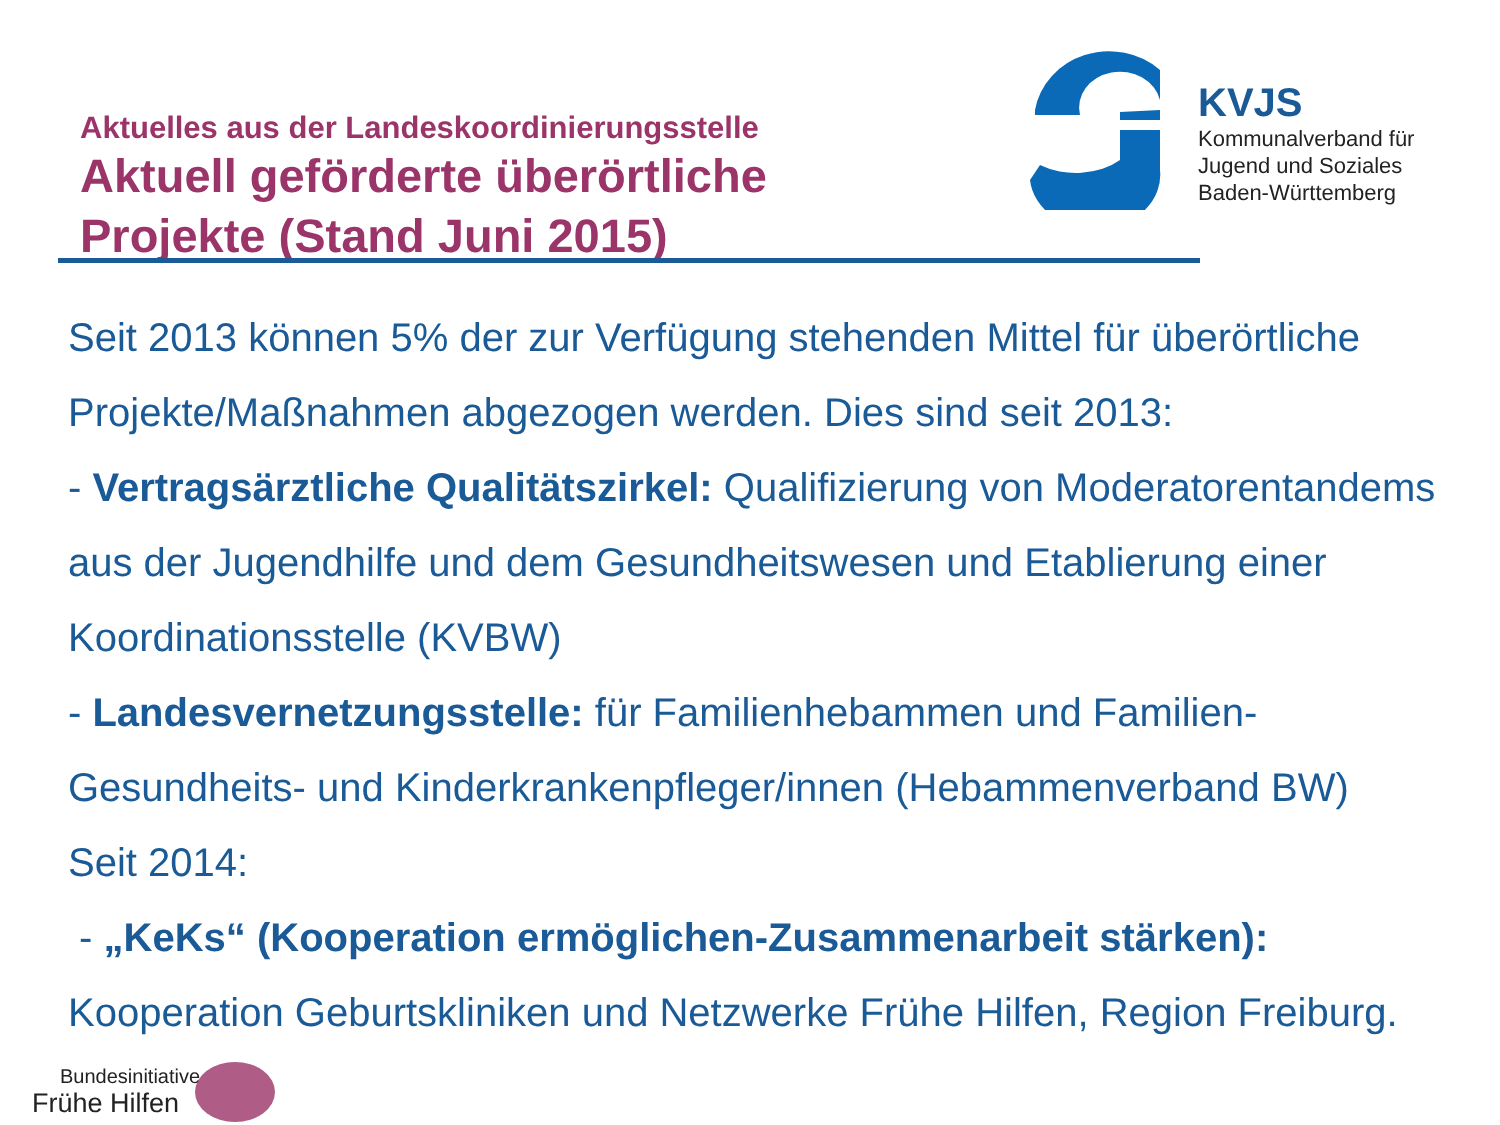Aktuelles aus der Landeskoordinierungsstelle
Aktuell geförderte überörtliche Projekte (Stand Juni 2015)
KVJS
Kommunalverband für
Jugend und Soziales
Baden-Württemberg
Seit 2013 können 5% der zur Verfügung stehenden Mittel für überörtliche Projekte/Maßnahmen abgezogen werden. Dies sind seit 2013:
- Vertragsärztliche Qualitätszirkel: Qualifizierung von Moderatorentandems aus der Jugendhilfe und dem Gesundheitswesen und Etablierung einer Koordinationsstelle (KVBW)
- Landesvernetzungsstelle: für Familienhebammen und Familien-Gesundheits- und Kinderkrankenpfleger/innen (Hebammenverband BW)
Seit 2014:
- „KeKs“ (Kooperation ermöglichen-Zusammenarbeit stärken): Kooperation Geburtskliniken und Netzwerke Frühe Hilfen, Region Freiburg.
Bundesinitiative
Frühe Hilfen